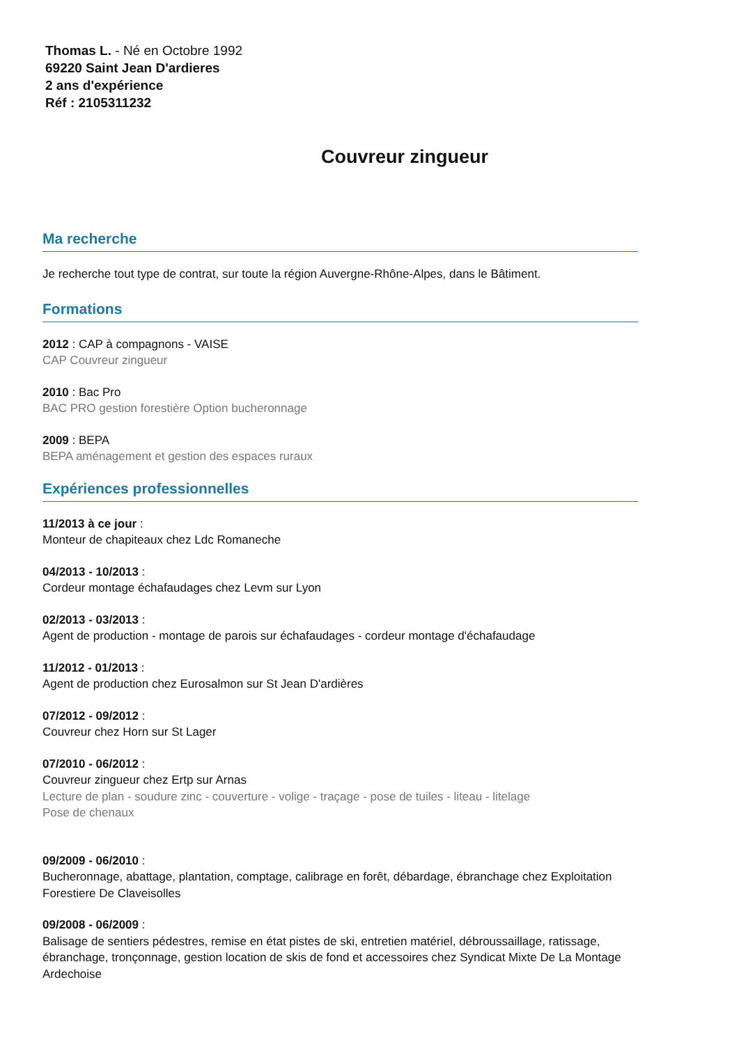Thomas L. - Né en Octobre 1992
69220 Saint Jean D'ardieres
2 ans d'expérience
Réf : 2105311232
Couvreur zingueur
Ma recherche
Je recherche tout type de contrat, sur toute la région Auvergne-Rhône-Alpes, dans le Bâtiment.
Formations
2012 : CAP à compagnons - VAISE
CAP Couvreur zingueur
2010 : Bac Pro
BAC PRO gestion forestière Option bucheronnage
2009 : BEPA
BEPA aménagement et gestion des espaces ruraux
Expériences professionnelles
11/2013 à ce jour :
Monteur de chapiteaux chez Ldc Romaneche
04/2013 - 10/2013 :
Cordeur montage échafaudages chez Levm sur Lyon
02/2013 - 03/2013 :
Agent de production - montage de parois sur échafaudages - cordeur montage d'échafaudage
11/2012 - 01/2013 :
Agent de production chez Eurosalmon sur St Jean D'ardières
07/2012 - 09/2012 :
Couvreur chez Horn sur St Lager
07/2010 - 06/2012 :
Couvreur zingueur chez Ertp sur Arnas
Lecture de plan - soudure zinc - couverture - volige - traçage - pose de tuiles - liteau - litelage
Pose de chenaux
09/2009 - 06/2010 :
Bucheronnage, abattage, plantation, comptage, calibrage en forêt, débardage, ébranchage chez Exploitation Forestiere De Claveisolles
09/2008 - 06/2009 :
Balisage de sentiers pédestres, remise en état pistes de ski, entretien matériel, débroussaillage, ratissage, ébranchage, tronçonnage, gestion location de skis de fond et accessoires chez Syndicat Mixte De La Montage Ardechoise